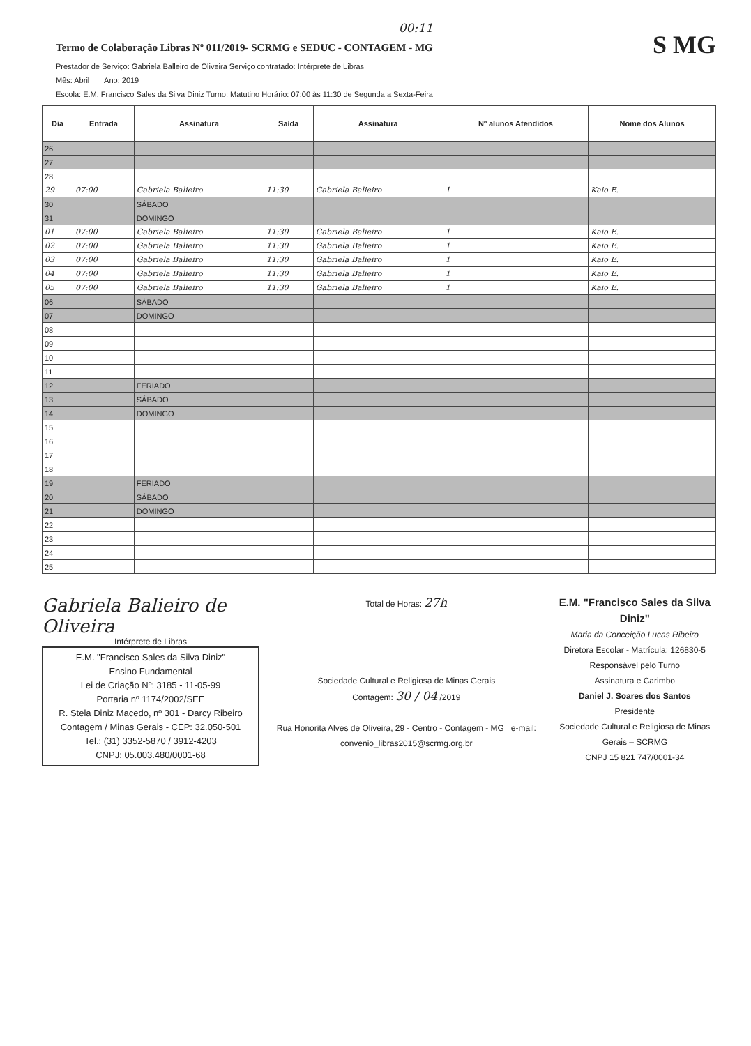00:11
Termo de Colaboração Libras Nº 011/2019- SCRMG e SEDUC - CONTAGEM - MG
S MG
Prestador de Serviço: Gabriela Balleiro de Oliveira Serviço contratado: Intérprete de Libras
Mês: Abril Ano: 2019
Escola: E.M. Francisco Sales da Silva Diniz Turno: Matutino Horário: 07:00 às 11:30 de Segunda a Sexta-Feira
| Dia | Entrada | Assinatura | Saída | Assinatura | Nº alunos Atendidos | Nome dos Alunos |
| --- | --- | --- | --- | --- | --- | --- |
| 26 | | | | | | |
| 27 | | | | | | |
| 28 | | | | | | |
| 29 | 07:00 | Gabriela Balieiro | 11:30 | Gabriela Balieiro | 1 | Kaio E. |
| 30 | | SÁBADO | | | | |
| 31 | | DOMINGO | | | | |
| 01 | 07:00 | Gabriela Balieiro | 11:30 | Gabriela Balieiro | 1 | Kaio E. |
| 02 | 07:00 | Gabriela Balieiro | 11:30 | Gabriela Balieiro | 1 | Kaio E. |
| 03 | 07:00 | Gabriela Balieiro | 11:30 | Gabriela Balieiro | 1 | Kaio E. |
| 04 | 07:00 | Gabriela Balieiro | 11:30 | Gabriela Balieiro | 1 | Kaio E. |
| 05 | 07:00 | Gabriela Balieiro | 11:30 | Gabriela Balieiro | 1 | Kaio E. |
| 06 | | SÁBADO | | | | |
| 07 | | DOMINGO | | | | |
| 08 | | | | | | |
| 09 | | | | | | |
| 10 | | | | | | |
| 11 | | | | | | |
| 12 | | FERIADO | | | | |
| 13 | | SÁBADO | | | | |
| 14 | | DOMINGO | | | | |
| 15 | | | | | | |
| 16 | | | | | | |
| 17 | | | | | | |
| 18 | | | | | | |
| 19 | | FERIADO | | | | |
| 20 | | SÁBADO | | | | |
| 21 | | DOMINGO | | | | |
| 22 | | | | | | |
| 23 | | | | | | |
| 24 | | | | | | |
| 25 | | | | | | |
Gabriela Balieiro de Oliveira
Intérprete de Libras
E.M. "Francisco Sales da Silva Diniz"
Ensino Fundamental
Lei de Criação Nº: 3185 - 11-05-99
Portaria nº 1174/2002/SEE
R. Stela Diniz Macedo, nº 301 - Darcy Ribeiro
Contagem / Minas Gerais - CEP: 32.050-501
Tel.: (31) 3352-5870 / 3912-4203
CNPJ: 05.003.480/0001-68
Total de Horas: 27h
Sociedade Cultural e Religiosa de Minas Gerais
Contagem: 30 / 04 /2019
Rua Honorita Alves de Oliveira, 29 - Centro - Contagem - MG e-mail: convenio_libras2015@scrmg.org.br
E.M. "Francisco Sales da Silva Diniz"
Maria da Conceição Lucas Ribeiro
Diretora Escolar - Matrícula: 126830-5
Responsável pelo Turno
Assinatura e Carimbo
Daniel J. Soares dos Santos
Presidente
Sociedade Cultural e Religiosa de Minas Gerais – SCRMG
CNPJ 15 821 747/0001-34